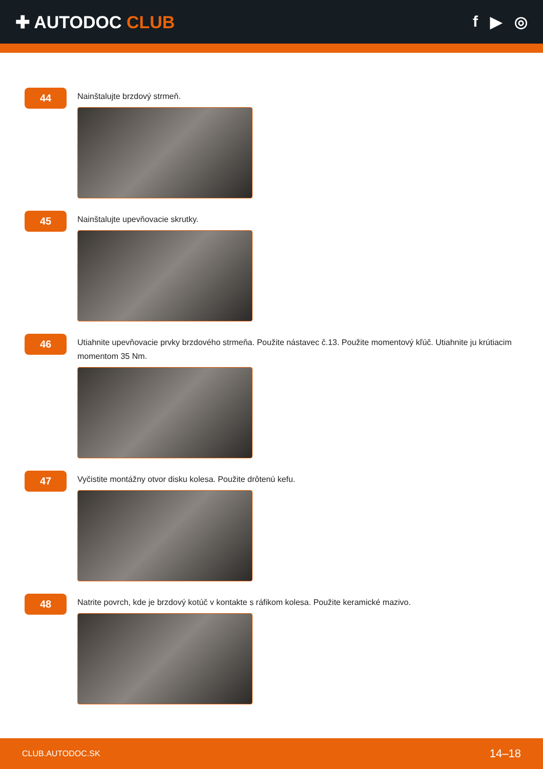✚ AUTODOC CLUB f ▶ ◎
44
Nainštalujte brzdový strmeň.
45
Nainštalujte upevňovacie skrutky.
46
Utiahnite upevňovacie prvky brzdového strmeňa. Použite nástavec č.13. Použite momentový kľúč. Utiahnite ju krútiacim momentom 35 Nm.
47
Vyčistite montážny otvor disku kolesa. Použite drôtenú kefu.
48
Natrite povrch, kde je brzdový kotúč v kontakte s ráfikom kolesa. Použite keramické mazivo.
CLUB.AUTODOC.SK 14–18